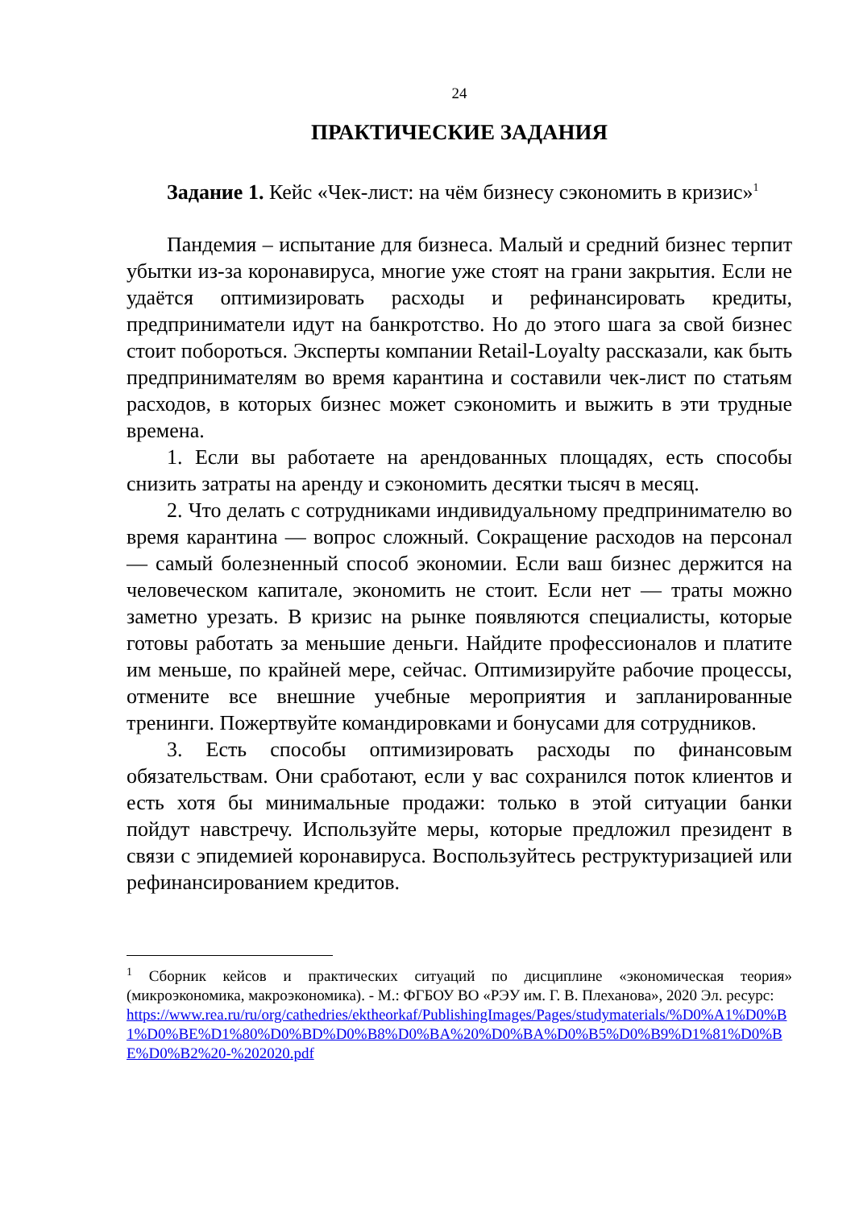24
ПРАКТИЧЕСКИЕ ЗАДАНИЯ
Задание 1. Кейс «Чек-лист: на чём бизнесу сэкономить в кризис»<sup>1</sup>
Пандемия – испытание для бизнеса. Малый и средний бизнес терпит убытки из-за коронавируса, многие уже стоят на грани закрытия. Если не удаётся оптимизировать расходы и рефинансировать кредиты, предприниматели идут на банкротство. Но до этого шага за свой бизнес стоит побороться. Эксперты компании Retail-Loyalty рассказали, как быть предпринимателям во время карантина и составили чек-лист по статьям расходов, в которых бизнес может сэкономить и выжить в эти трудные времена.
1. Если вы работаете на арендованных площадях, есть способы снизить затраты на аренду и сэкономить десятки тысяч в месяц.
2. Что делать с сотрудниками индивидуальному предпринимателю во время карантина — вопрос сложный. Сокращение расходов на персонал — самый болезненный способ экономии. Если ваш бизнес держится на человеческом капитале, экономить не стоит. Если нет — траты можно заметно урезать. В кризис на рынке появляются специалисты, которые готовы работать за меньшие деньги. Найдите профессионалов и платите им меньше, по крайней мере, сейчас. Оптимизируйте рабочие процессы, отмените все внешние учебные мероприятия и запланированные тренинги. Пожертвуйте командировками и бонусами для сотрудников.
3. Есть способы оптимизировать расходы по финансовым обязательствам. Они сработают, если у вас сохранился поток клиентов и есть хотя бы минимальные продажи: только в этой ситуации банки пойдут навстречу. Используйте меры, которые предложил президент в связи с эпидемией коронавируса. Воспользуйтесь реструктуризацией или рефинансированием кредитов.
<sup>1</sup> Сборник кейсов и практических ситуаций по дисциплине «экономическая теория» (микроэкономика, макроэкономика). - М.: ФГБОУ ВО «РЭУ им. Г. В. Плеханова», 2020 Эл. ресурс:
https://www.rea.ru/ru/org/cathedries/ektheorkaf/PublishingImages/Pages/studymaterials/%D0%A1%D0%B1%D0%BE%D1%80%D0%BD%D0%B8%D0%BA%20%D0%BA%D0%B5%D0%B9%D1%81%D0%BE%D0%B2%20-%202020.pdf